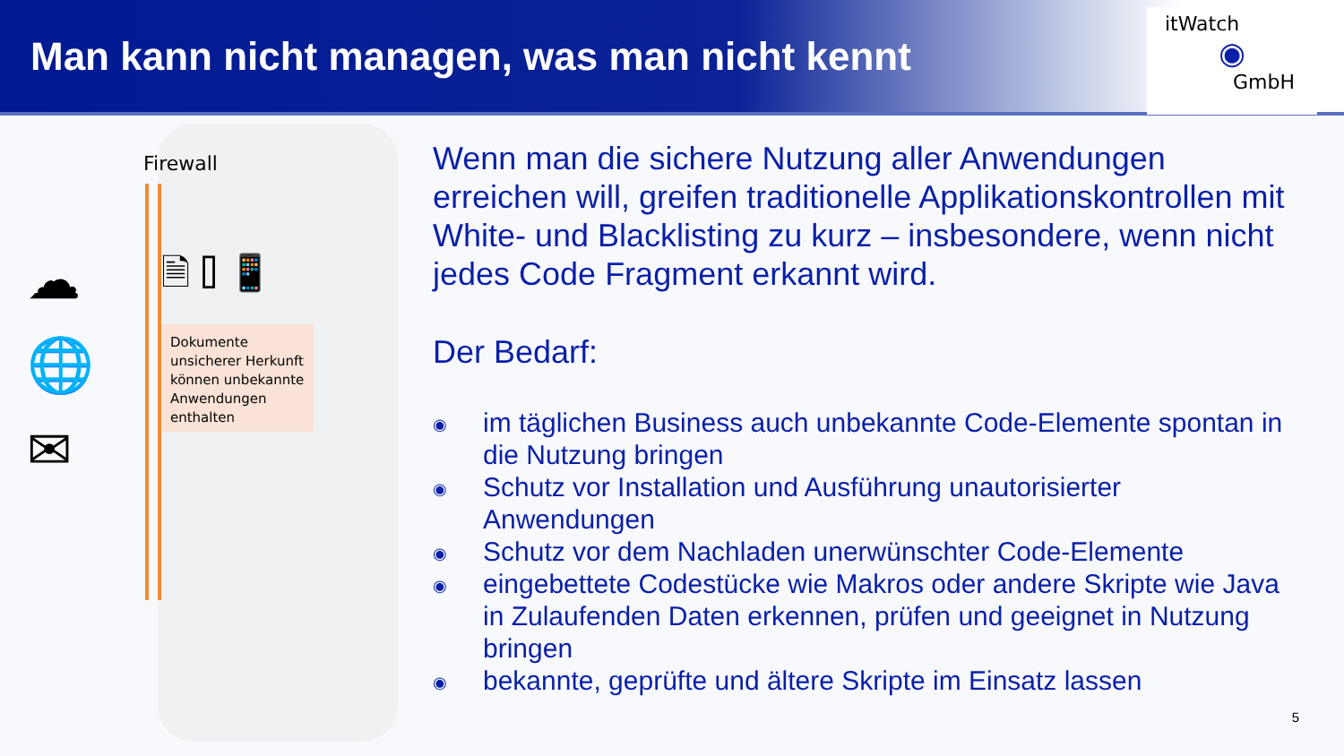Man kann nicht managen, was man nicht kennt
itWatch
◉
GmbH
Firewall
☁
🌐
✉
🗎 ⌷ 📱
Dokumente unsicherer Herkunft können unbekannte Anwendungen enthalten
Wenn man die sichere Nutzung aller Anwendungen erreichen will, greifen traditionelle Applikationskontrollen mit White- und Blacklisting zu kurz – insbesondere, wenn nicht jedes Code Fragment erkannt wird.
Der Bedarf:
◉ im täglichen Business auch unbekannte Code-Elemente spontan in die Nutzung bringen
◉ Schutz vor Installation und Ausführung unautorisierter Anwendungen
◉ Schutz vor dem Nachladen unerwünschter Code-Elemente
◉ eingebettete Codestücke wie Makros oder andere Skripte wie Java in Zulaufenden Daten erkennen, prüfen und geeignet in Nutzung bringen
◉ bekannte, geprüfte und ältere Skripte im Einsatz lassen
5